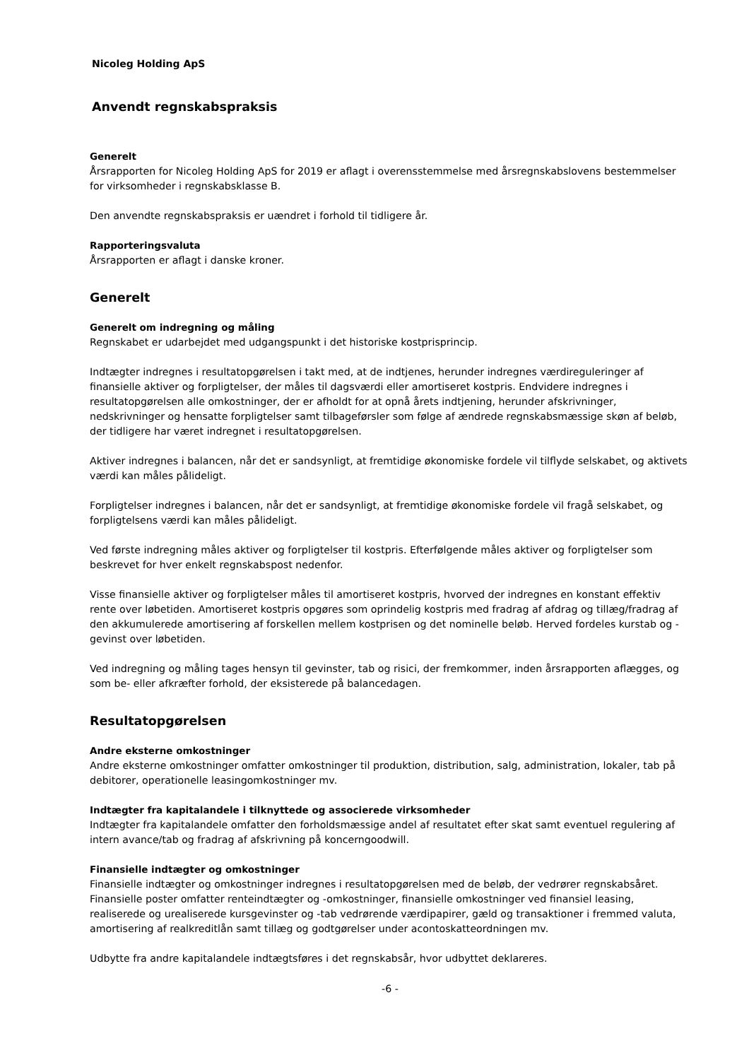Nicoleg Holding ApS
Anvendt regnskabspraksis
Generelt
Årsrapporten for Nicoleg Holding ApS for 2019 er aflagt i overensstemmelse med årsregnskabslovens bestemmelser for virksomheder i regnskabsklasse B.
Den anvendte regnskabspraksis er uændret i forhold til tidligere år.
Rapporteringsvaluta
Årsrapporten er aflagt i danske kroner.
Generelt
Generelt om indregning og måling
Regnskabet er udarbejdet med udgangspunkt i det historiske kostprisprincip.
Indtægter indregnes i resultatopgørelsen i takt med, at de indtjenes, herunder indregnes værdireguleringer af finansielle aktiver og forpligtelser, der måles til dagsværdi eller amortiseret kostpris. Endvidere indregnes i resultatopgørelsen alle omkostninger, der er afholdt for at opnå årets indtjening, herunder afskrivninger, nedskrivninger og hensatte forpligtelser samt tilbageførsler som følge af ændrede regnskabsmæssige skøn af beløb, der tidligere har været indregnet i resultatopgørelsen.
Aktiver indregnes i balancen, når det er sandsynligt, at fremtidige økonomiske fordele vil tilflyde selskabet, og aktivets værdi kan måles pålideligt.
Forpligtelser indregnes i balancen, når det er sandsynligt, at fremtidige økonomiske fordele vil fragå selskabet, og forpligtelsens værdi kan måles pålideligt.
Ved første indregning måles aktiver og forpligtelser til kostpris. Efterfølgende måles aktiver og forpligtelser som beskrevet for hver enkelt regnskabspost nedenfor.
Visse finansielle aktiver og forpligtelser måles til amortiseret kostpris, hvorved der indregnes en konstant effektiv rente over løbetiden. Amortiseret kostpris opgøres som oprindelig kostpris med fradrag af afdrag og tillæg/fradrag af den akkumulerede amortisering af forskellen mellem kostprisen og det nominelle beløb. Herved fordeles kurstab og -gevinst over løbetiden.
Ved indregning og måling tages hensyn til gevinster, tab og risici, der fremkommer, inden årsrapporten aflægges, og som be- eller afkræfter forhold, der eksisterede på balancedagen.
Resultatopgørelsen
Andre eksterne omkostninger
Andre eksterne omkostninger omfatter omkostninger til produktion, distribution, salg, administration, lokaler, tab på debitorer, operationelle leasingomkostninger mv.
Indtægter fra kapitalandele i tilknyttede og associerede virksomheder
Indtægter fra kapitalandele omfatter den forholdsmæssige andel af resultatet efter skat samt eventuel regulering af intern avance/tab og fradrag af afskrivning på koncerngoodwill.
Finansielle indtægter og omkostninger
Finansielle indtægter og omkostninger indregnes i resultatopgørelsen med de beløb, der vedrører regnskabsåret. Finansielle poster omfatter renteindtægter og -omkostninger, finansielle omkostninger ved finansiel leasing, realiserede og urealiserede kursgevinster og -tab vedrørende værdipapirer, gæld og transaktioner i fremmed valuta, amortisering af realkreditlån samt tillæg og godtgørelser under acontoskatteordningen mv.
Udbytte fra andre kapitalandele indtægtsføres i det regnskabsår, hvor udbyttet deklareres.
-6 -